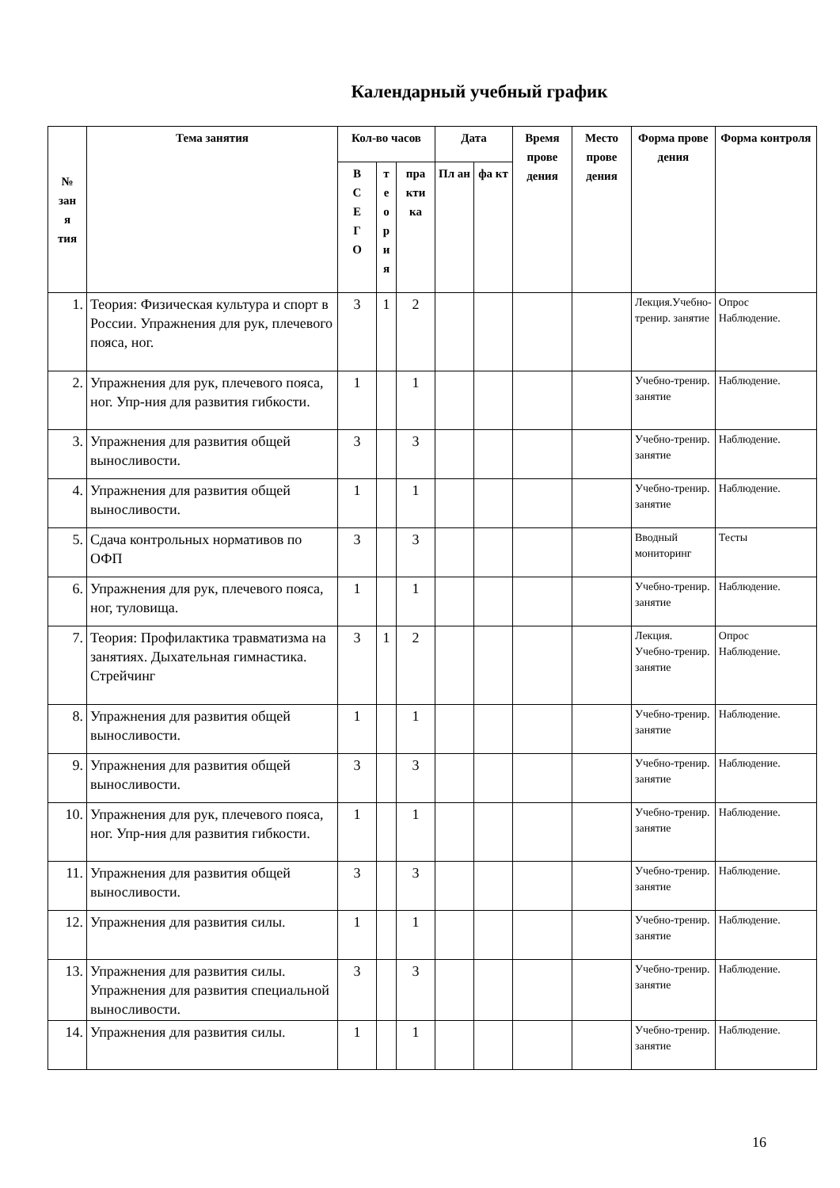Календарный учебный график
| № зан я тия | Тема занятия | Кол-во часов | | | Дата | | Время прове дения | Место прове дения | Форма прове дения | Форма контроля |
| --- | --- | --- | --- | --- | --- | --- | --- | --- | --- | --- |
| | | В С Е Г О | т е о р и я | пра кти ка | Пл ан | фа кт | | | | |
| 1. | Теория: Физическая культура и спорт в России. Упражнения для рук, плечевого пояса, ног. | 3 | 1 | 2 | | | | | Лекция.Учебно-тренир. занятие | Опрос Наблюдение. |
| 2. | Упражнения для рук, плечевого пояса, ног. Упр-ния для развития гибкости. | 1 | | 1 | | | | | Учебно-тренир. занятие | Наблюдение. |
| 3. | Упражнения для развития общей выносливости. | 3 | | 3 | | | | | Учебно-тренир. занятие | Наблюдение. |
| 4. | Упражнения для развития общей выносливости. | 1 | | 1 | | | | | Учебно-тренир. занятие | Наблюдение. |
| 5. | Сдача контрольных нормативов по ОФП | 3 | | 3 | | | | | Вводный мониторинг | Тесты |
| 6. | Упражнения для рук, плечевого пояса, ног, туловища. | 1 | | 1 | | | | | Учебно-тренир. занятие | Наблюдение. |
| 7. | Теория: Профилактика травматизма на занятиях. Дыхательная гимнастика. Стрейчинг | 3 | 1 | 2 | | | | | Лекция. Учебно-тренир. занятие | Опрос Наблюдение. |
| 8. | Упражнения для развития общей выносливости. | 1 | | 1 | | | | | Учебно-тренир. занятие | Наблюдение. |
| 9. | Упражнения для развития общей выносливости. | 3 | | 3 | | | | | Учебно-тренир. занятие | Наблюдение. |
| 10. | Упражнения для рук, плечевого пояса, ног. Упр-ния для развития гибкости. | 1 | | 1 | | | | | Учебно-тренир. занятие | Наблюдение. |
| 11. | Упражнения для развития общей выносливости. | 3 | | 3 | | | | | Учебно-тренир. занятие | Наблюдение. |
| 12. | Упражнения для развития силы. | 1 | | 1 | | | | | Учебно-тренир. занятие | Наблюдение. |
| 13. | Упражнения для развития силы. Упражнения для развития специальной выносливости. | 3 | | 3 | | | | | Учебно-тренир. занятие | Наблюдение. |
| 14. | Упражнения для развития силы. | 1 | | 1 | | | | | Учебно-тренир. занятие | Наблюдение. |
16